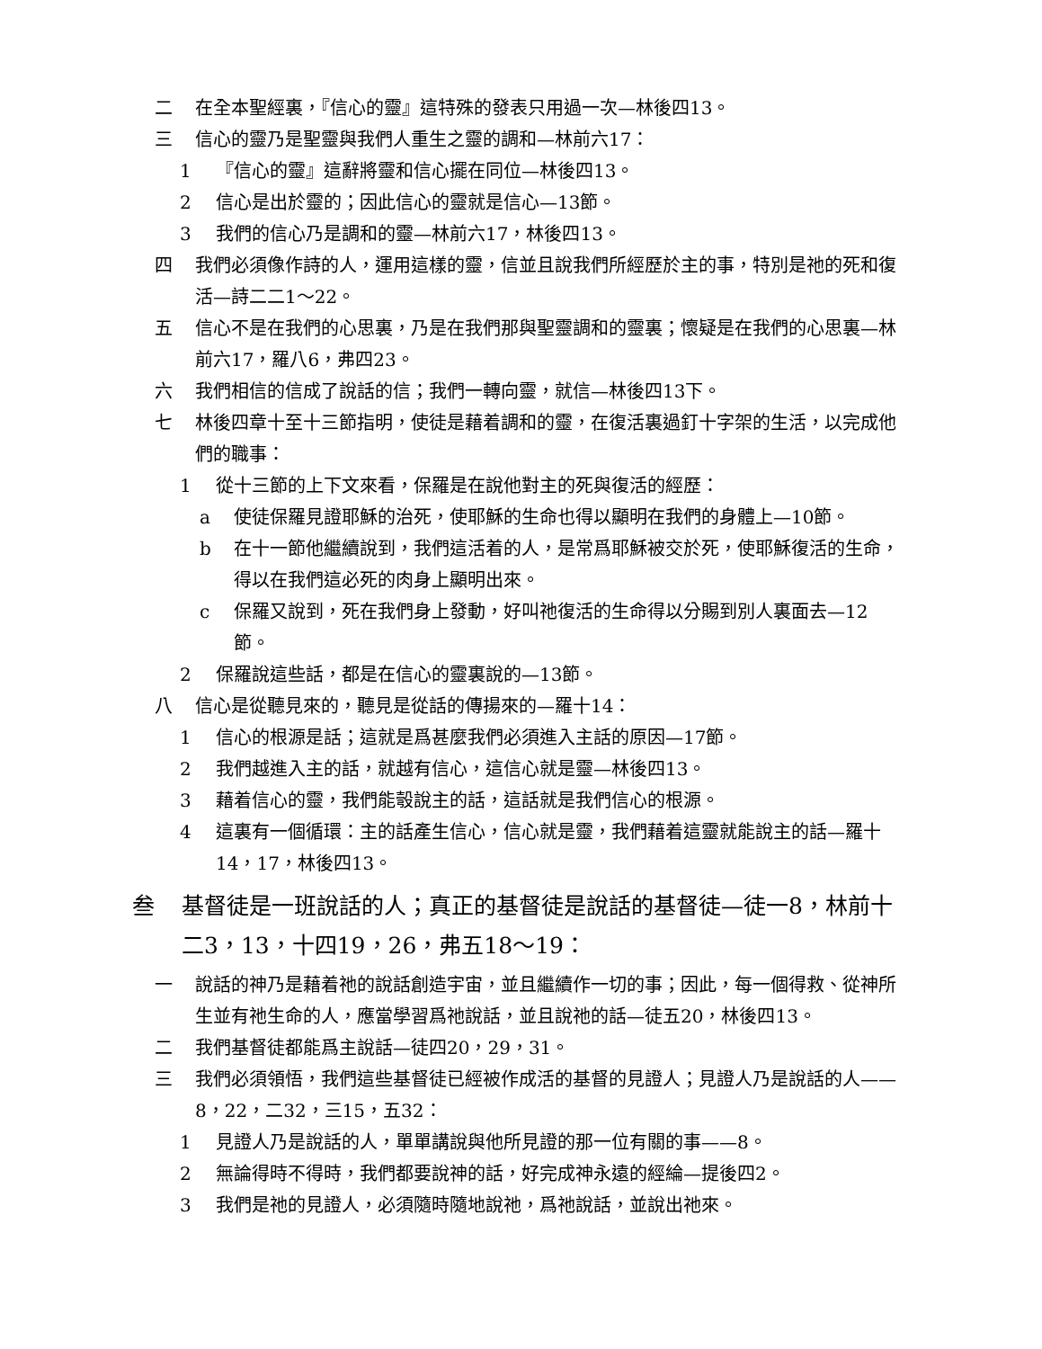二 在全本聖經裏，『信心的靈』這特殊的發表只用過一次—林後四13。
三 信心的靈乃是聖靈與我們人重生之靈的調和—林前六17：
1 『信心的靈』這辭將靈和信心擺在同位—林後四13。
2 信心是出於靈的；因此信心的靈就是信心—13節。
3 我們的信心乃是調和的靈—林前六17，林後四13。
四 我們必須像作詩的人，運用這樣的靈，信並且說我們所經歷於主的事，特別是祂的死和復活—詩二二1～22。
五 信心不是在我們的心思裏，乃是在我們那與聖靈調和的靈裏；懷疑是在我們的心思裏—林前六17，羅八6，弗四23。
六 我們相信的信成了說話的信；我們一轉向靈，就信—林後四13下。
七 林後四章十至十三節指明，使徒是藉着調和的靈，在復活裏過釘十字架的生活，以完成他們的職事：
1 從十三節的上下文來看，保羅是在說他對主的死與復活的經歷：
a 使徒保羅見證耶穌的治死，使耶穌的生命也得以顯明在我們的身體上—10節。
b 在十一節他繼續說到，我們這活着的人，是常爲耶穌被交於死，使耶穌復活的生命，得以在我們這必死的肉身上顯明出來。
c 保羅又說到，死在我們身上發動，好叫祂復活的生命得以分賜到別人裏面去—12節。
2 保羅說這些話，都是在信心的靈裏說的—13節。
八 信心是從聽見來的，聽見是從話的傳揚來的—羅十14：
1 信心的根源是話；這就是爲甚麼我們必須進入主話的原因—17節。
2 我們越進入主的話，就越有信心，這信心就是靈—林後四13。
3 藉着信心的靈，我們能彀說主的話，這話就是我們信心的根源。
4 這裏有一個循環：主的話產生信心，信心就是靈，我們藉着這靈就能說主的話—羅十14，17，林後四13。
叁 基督徒是一班說話的人；真正的基督徒是說話的基督徒—徒一8，林前十二3，13，十四19，26，弗五18～19：
一 說話的神乃是藉着祂的說話創造宇宙，並且繼續作一切的事；因此，每一個得救、從神所生並有祂生命的人，應當學習爲祂說話，並且說祂的話—徒五20，林後四13。
二 我們基督徒都能爲主說話—徒四20，29，31。
三 我們必須領悟，我們這些基督徒已經被作成活的基督的見證人；見證人乃是說話的人——8，22，二32，三15，五32：
1 見證人乃是說話的人，單單講說與他所見證的那一位有關的事——8。
2 無論得時不得時，我們都要說神的話，好完成神永遠的經綸—提後四2。
3 我們是祂的見證人，必須隨時隨地說祂，爲祂說話，並說出祂來。